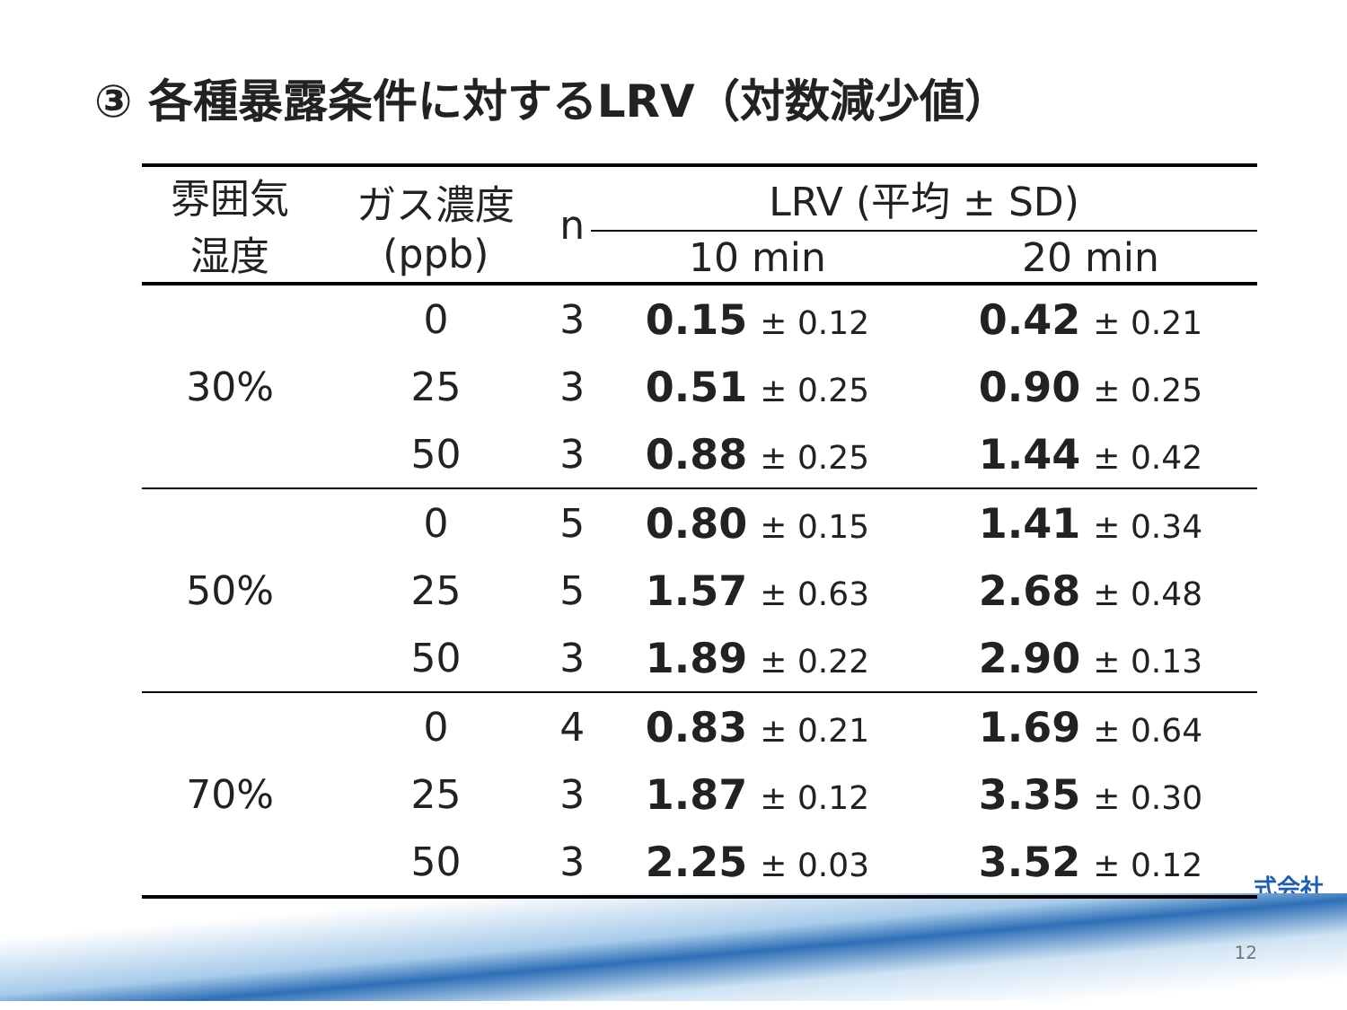③ 各種暴露条件に対するLRV（対数減少値）
| 雰囲気 湿度 | ガス濃度 (ppb) | n | LRV (平均 ± SD) | |
| --- | --- | --- | --- | --- |
| | | | 10 min | 20 min |
| 30% | 0 | 3 | 0.15 ± 0.12 | 0.42 ± 0.21 |
| | 25 | 3 | 0.51 ± 0.25 | 0.90 ± 0.25 |
| | 50 | 3 | 0.88 ± 0.25 | 1.44 ± 0.42 |
| 50% | 0 | 5 | 0.80 ± 0.15 | 1.41 ± 0.34 |
| | 25 | 5 | 1.57 ± 0.63 | 2.68 ± 0.48 |
| | 50 | 3 | 1.89 ± 0.22 | 2.90 ± 0.13 |
| 70% | 0 | 4 | 0.83 ± 0.21 | 1.69 ± 0.64 |
| | 25 | 3 | 1.87 ± 0.12 | 3.35 ± 0.30 |
| | 50 | 3 | 2.25 ± 0.03 | 3.52 ± 0.12 |
式会社
12